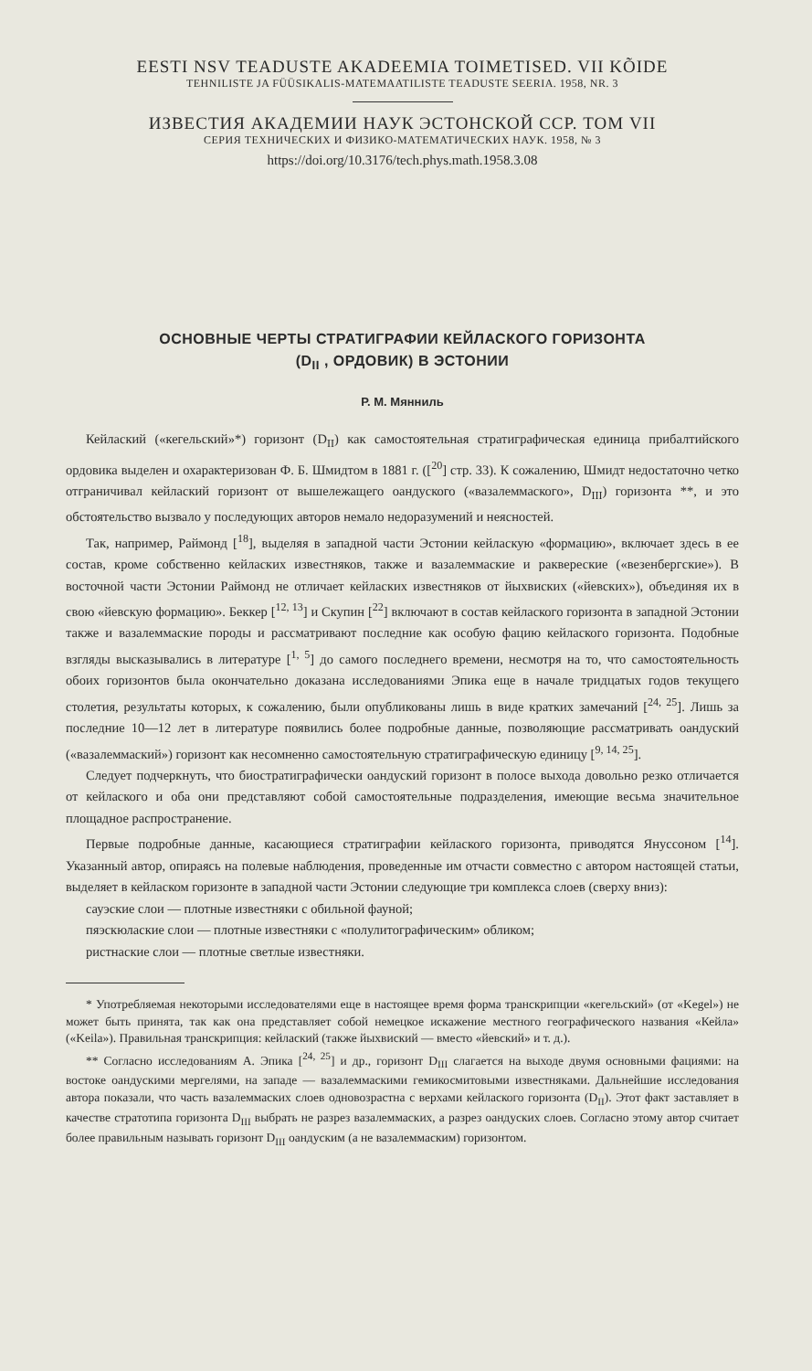EESTI NSV TEADUSTE AKADEEMIA TOIMETISED. VII KÕIDE
TEHNILISTE JA FÜÜSIKALIS-MATEMAATILISTE TEADUSTE SEERIA. 1958, NR. 3
ИЗВЕСТИЯ АКАДЕМИИ НАУК ЭСТОНСКОЙ ССР. ТОМ VII
СЕРИЯ ТЕХНИЧЕСКИХ И ФИЗИКО-МАТЕМАТИЧЕСКИХ НАУК. 1958, № 3
https://doi.org/10.3176/tech.phys.math.1958.3.08
ОСНОВНЫЕ ЧЕРТЫ СТРАТИГРАФИИ КЕЙЛАСКОГО ГОРИЗОНТА
(D<sub>II</sub> , ОРДОВИК) В ЭСТОНИИ
Р. М. Мянниль
Кейлаский («кегельский»*) горизонт (D<sub>II</sub>) как самостоятельная стратиграфическая единица прибалтийского ордовика выделен и охарактеризован Ф. Б. Шмидтом в 1881 г. ([<sup>20</sup>] стр. 33). К сожалению, Шмидт недостаточно четко отграничивал кейлаский горизонт от вышележащего оандуского («вазалеммаского», D<sub>III</sub>) горизонта **, и это обстоятельство вызвало у последующих авторов немало недоразумений и неясностей.
Так, например, Раймонд [<sup>18</sup>], выделяя в западной части Эстонии кейласкую «формацию», включает здесь в ее состав, кроме собственно кейласких известняков, также и вазалеммаские и раквереские («везенбергские»). В восточной части Эстонии Раймонд не отличает кейласких известняков от йыхвиских («йевских»), объединяя их в свою «йевскую формацию». Беккер [<sup>12, 13</sup>] и Скупин [<sup>22</sup>] включают в состав кейлаского горизонта в западной Эстонии также и вазалеммаские породы и рассматривают последние как особую фацию кейлаского горизонта. Подобные взгляды высказывались в литературе [<sup>1, 5</sup>] до самого последнего времени, несмотря на то, что самостоятельность обоих горизонтов была окончательно доказана исследованиями Эпика еще в начале тридцатых годов текущего столетия, результаты которых, к сожалению, были опубликованы лишь в виде кратких замечаний [<sup>24, 25</sup>]. Лишь за последние 10—12 лет в литературе появились более подробные данные, позволяющие рассматривать оандуский («вазалеммаский») горизонт как несомненно самостоятельную стратиграфическую единицу [<sup>9, 14, 25</sup>].
Следует подчеркнуть, что биостратиграфически оандуский горизонт в полосе выхода довольно резко отличается от кейлаского и оба они представляют собой самостоятельные подразделения, имеющие весьма значительное площадное распространение.
Первые подробные данные, касающиеся стратиграфии кейлаского горизонта, приводятся Януссоном [<sup>14</sup>]. Указанный автор, опираясь на полевые наблюдения, проведенные им отчасти совместно с автором настоящей статьи, выделяет в кейласком горизонте в западной части Эстонии следующие три комплекса слоев (сверху вниз):
сауэские слои — плотные известняки с обильной фауной;
пяэскюлаские слои — плотные известняки с «полулитографическим» обликом;
ристнаские слои — плотные светлые известняки.
* Употребляемая некоторыми исследователями еще в настоящее время форма транскрипции «кегельский» (от «Kegel») не может быть принята, так как она представляет собой немецкое искажение местного географического названия «Кейла» («Keila»). Правильная транскрипция: кейлаский (также йыхвиский — вместо «йевский» и т. д.).
** Согласно исследованиям А. Эпика [<sup>24, 25</sup>] и др., горизонт D<sub>III</sub> слагается на выходе двумя основными фациями: на востоке оандускими мергелями, на западе — вазалеммаскими гемикосмитовыми известняками. Дальнейшие исследования автора показали, что часть вазалеммаских слоев одновозрастна с верхами кейлаского горизонта (D<sub>II</sub>). Этот факт заставляет в качестве стратотипа горизонта D<sub>III</sub> выбрать не разрез вазалеммаских, а разрез оандуских слоев. Согласно этому автор считает более правильным называть горизонт D<sub>III</sub> оандуским (а не вазалеммаским) горизонтом.